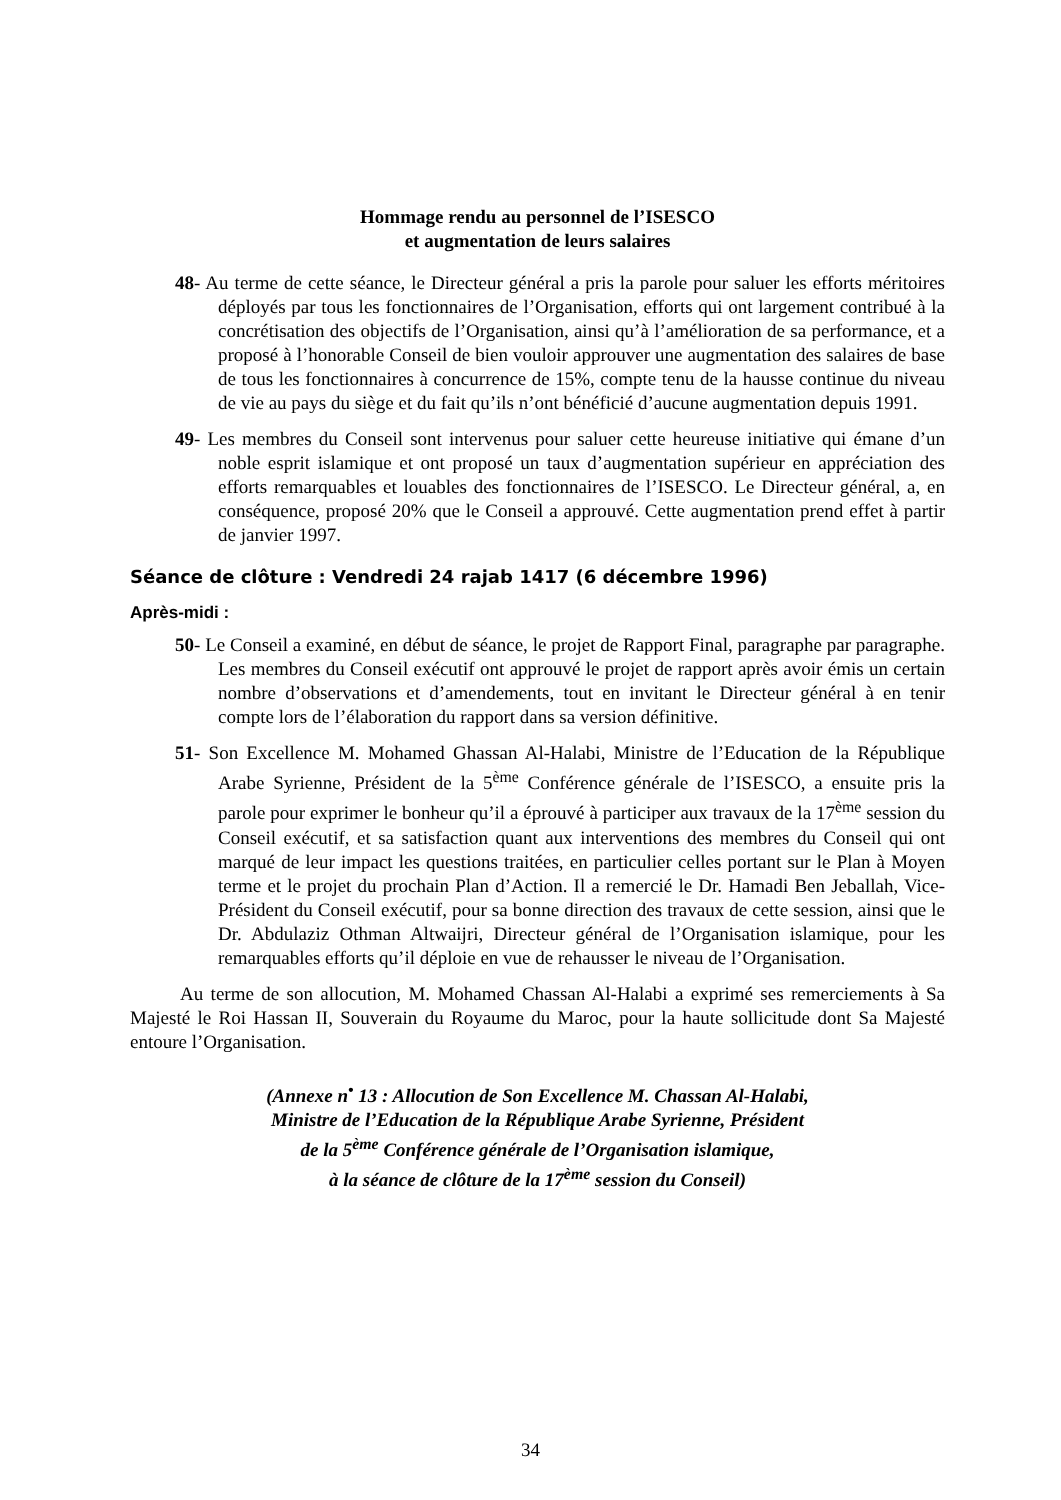Hommage rendu au personnel de l’ISESCO
et augmentation de leurs salaires
48- Au terme de cette séance, le Directeur général a pris la parole pour saluer les efforts méritoires déployés par tous les fonctionnaires de l’Organisation, efforts qui ont largement contribué à la concrétisation des objectifs de l’Organisation, ainsi qu’à l’amélioration de sa performance, et a proposé à l’honorable Conseil de bien vouloir approuver une augmentation des salaires de base de tous les fonctionnaires à concurrence de 15%, compte tenu de la hausse continue du niveau de vie au pays du siège et du fait qu’ils n’ont bénéficié d’aucune augmentation depuis 1991.
49- Les membres du Conseil sont intervenus pour saluer cette heureuse initiative qui émane d’un noble esprit islamique et ont proposé un taux d’augmentation supérieur en appréciation des efforts remarquables et louables des fonctionnaires de l’ISESCO. Le Directeur général, a, en conséquence, proposé 20% que le Conseil a approuvé. Cette augmentation prend effet à partir de janvier 1997.
Séance de clôture : Vendredi 24 rajab 1417 (6 décembre 1996)
Après-midi :
50- Le Conseil a examiné, en début de séance, le projet de Rapport Final, paragraphe par paragraphe. Les membres du Conseil exécutif ont approuvé le projet de rapport après avoir émis un certain nombre d’observations et d’amendements, tout en invitant le Directeur général à en tenir compte lors de l’élaboration du rapport dans sa version définitive.
51- Son Excellence M. Mohamed Ghassan Al-Halabi, Ministre de l’Education de la République Arabe Syrienne, Président de la 5<sup>ème</sup> Conférence générale de l’ISESCO, a ensuite pris la parole pour exprimer le bonheur qu’il a éprouvé à participer aux travaux de la 17<sup>ème</sup> session du Conseil exécutif, et sa satisfaction quant aux interventions des membres du Conseil qui ont marqué de leur impact les questions traitées, en particulier celles portant sur le Plan à Moyen terme et le projet du prochain Plan d’Action. Il a remercié le Dr. Hamadi Ben Jeballah, Vice-Président du Conseil exécutif, pour sa bonne direction des travaux de cette session, ainsi que le Dr. Abdulaziz Othman Altwaijri, Directeur général de l’Organisation islamique, pour les remarquables efforts qu’il déploie en vue de rehausser le niveau de l’Organisation.
Au terme de son allocution, M. Mohamed Chassan Al-Halabi a exprimé ses remerciements à Sa Majesté le Roi Hassan II, Souverain du Royaume du Maroc, pour la haute sollicitude dont Sa Majesté entoure l’Organisation.
(Annexe n<sup>•</sup> 13 : Allocution de Son Excellence M. Chassan Al-Halabi,
Ministre de l’Education de la République Arabe Syrienne, Président
de la 5<sup>ème</sup> Conférence générale de l’Organisation islamique,
à la séance de clôture de la 17<sup>ème</sup> session du Conseil)
34